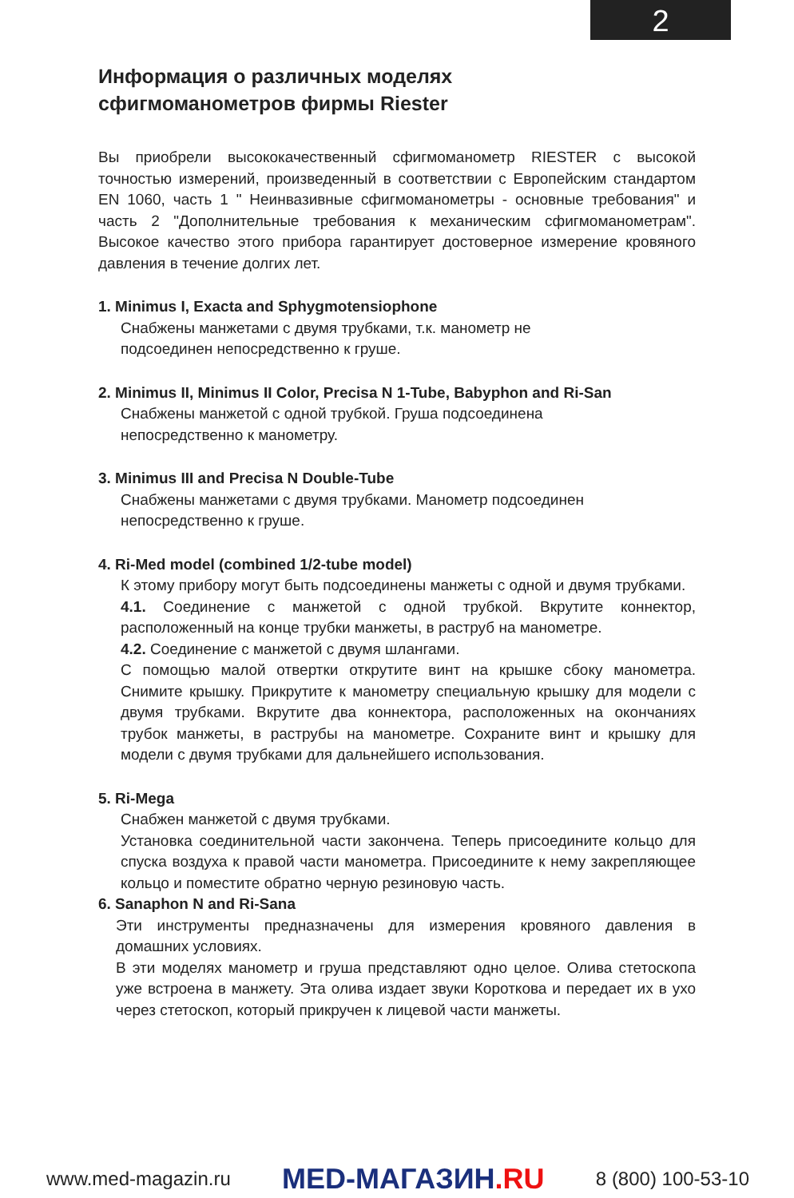2
Информация о различных моделях
сфигмоманометров фирмы Riester
Вы приобрели высококачественный сфигмоманометр RIESTER с высокой точностью измерений, произведенный в соответствии с Европейским стандартом EN 1060, часть 1 " Неинвазивные сфигмоманометры - основные требования" и часть 2 "Дополнительные требования к механическим сфигмоманометрам". Высокое качество этого прибора гарантирует достоверное измерение кровяного давления в течение долгих лет.
1. Minimus I, Exacta and Sphygmotensiophone
Снабжены манжетами с двумя трубками, т.к. манометр не
подсоединен непосредственно к груше.
2. Minimus II, Minimus II Color, Precisa N 1-Tube, Babyphon and Ri-San
Снабжены манжетой с одной трубкой. Груша подсоединена
непосредственно к манометру.
3. Minimus III and Precisa N Double-Tube
Снабжены манжетами с двумя трубками. Манометр подсоединен
непосредственно к груше.
4. Ri-Med model (combined 1/2-tube model)
К этому прибору могут быть подсоединены манжеты с одной и двумя трубками.
4.1. Соединение с манжетой с одной трубкой. Вкрутите коннектор, расположенный на конце трубки манжеты, в раструб на манометре.
4.2. Соединение с манжетой с двумя шлангами.
С помощью малой отвертки открутите винт на крышке сбоку манометра. Снимите крышку. Прикрутите к манометру специальную крышку для модели с двумя трубками. Вкрутите два коннектора, расположенных на окончаниях трубок манжеты, в раструбы на манометре. Сохраните винт и крышку для модели с двумя трубками для дальнейшего использования.
5. Ri-Mega
Снабжен манжетой с двумя трубками.
Установка соединительной части закончена. Теперь присоедините кольцо для спуска воздуха к правой части манометра. Присоедините к нему закрепляющее кольцо и поместите обратно черную резиновую часть.
6. Sanaphon N and Ri-Sana
Эти инструменты предназначены для измерения кровяного давления в домашних условиях.
В эти моделях манометр и груша представляют одно целое. Олива стетоскопа уже встроена в манжету. Эта олива издает звуки Короткова и передает их в ухо через стетоскоп, который прикручен к лицевой части манжеты.
www.med-magazin.ru
MED-МАГАЗИН.RU
8 (800) 100-53-10